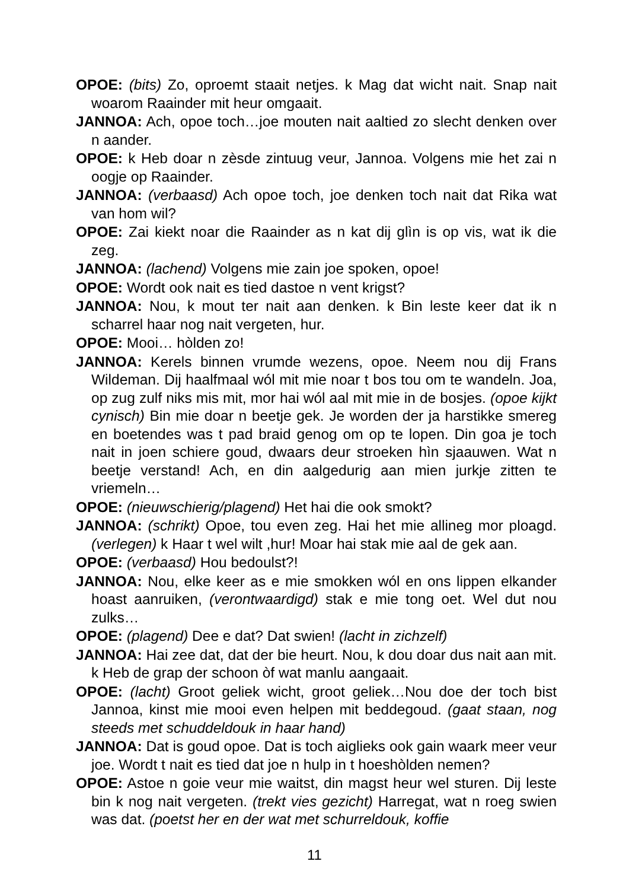OPOE: (bits) Zo, oproemt staait netjes. k Mag dat wicht nait. Snap nait woarom Raainder mit heur omgaait.
JANNOA: Ach, opoe toch…joe mouten nait aaltied zo slecht denken over n aander.
OPOE: k Heb doar n zèsde zintuug veur, Jannoa. Volgens mie het zai n oogje op Raainder.
JANNOA: (verbaasd) Ach opoe toch, joe denken toch nait dat Rika wat van hom wil?
OPOE: Zai kiekt noar die Raainder as n kat dij glìn is op vis, wat ik die zeg.
JANNOA: (lachend) Volgens mie zain joe spoken, opoe!
OPOE: Wordt ook nait es tied dastoe n vent krigst?
JANNOA: Nou, k mout ter nait aan denken. k Bin leste keer dat ik n scharrel haar nog nait vergeten, hur.
OPOE: Mooi… hòlden zo!
JANNOA: Kerels binnen vrumde wezens, opoe. Neem nou dij Frans Wildeman. Dij haalfmaal wól mit mie noar t bos tou om te wandeln. Joa, op zug zulf niks mis mit, mor hai wól aal mit mie in de bosjes. (opoe kijkt cynisch) Bin mie doar n beetje gek. Je worden der ja harstikke smereg en boetendes was t pad braid genog om op te lopen. Din goa je toch nait in joen schiere goud, dwaars deur stroeken hìn sjaauwen. Wat n beetje verstand! Ach, en din aalgedurig aan mien jurkje zitten te vriemeln…
OPOE: (nieuwschierig/plagend) Het hai die ook smokt?
JANNOA: (schrikt) Opoe, tou even zeg. Hai het mie allineg mor ploagd. (verlegen) k Haar t wel wilt ,hur! Moar hai stak mie aal de gek aan.
OPOE: (verbaasd) Hou bedoulst?!
JANNOA: Nou, elke keer as e mie smokken wól en ons lippen elkander hoast aanruiken, (verontwaardigd) stak e mie tong oet. Wel dut nou zulks…
OPOE: (plagend) Dee e dat? Dat swien! (lacht in zichzelf)
JANNOA: Hai zee dat, dat der bie heurt. Nou, k dou doar dus nait aan mit. k Heb de grap der schoon òf wat manlu aangaait.
OPOE: (lacht) Groot geliek wicht, groot geliek…Nou doe der toch bist Jannoa, kinst mie mooi even helpen mit beddegoud. (gaat staan, nog steeds met schuddeldouk in haar hand)
JANNOA: Dat is goud opoe. Dat is toch aiglieks ook gain waark meer veur joe. Wordt t nait es tied dat joe n hulp in t hoeshòlden nemen?
OPOE: Astoe n goie veur mie waitst, din magst heur wel sturen. Dij leste bin k nog nait vergeten. (trekt vies gezicht) Harregat, wat n roeg swien was dat. (poetst her en der wat met schurreldouk, koffie
11